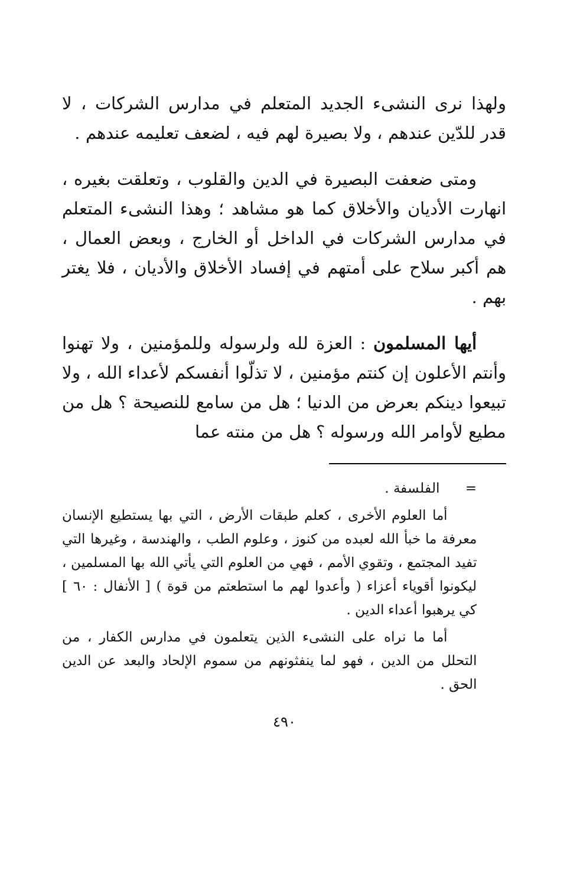ولهذا نرى النشىء الجديد المتعلم في مدارس الشركات ، لا قدر للدّين عندهم ، ولا بصيرة لهم فيه ، لضعف تعليمه عندهم .
ومتى ضعفت البصيرة في الدين والقلوب ، وتعلقت بغيره ، انهارت الأديان والأخلاق كما هو مشاهد ؛ وهذا النشىء المتعلم في مدارس الشركات في الداخل أو الخارج ، وبعض العمال ، هم أكبر سلاح على أمتهم في إفساد الأخلاق والأديان ، فلا يغتر بهم .
أيها المسلمون : العزة لله ولرسوله وللمؤمنين ، ولا تهنوا وأنتم الأعلون إن كنتم مؤمنين ، لا تذلّوا أنفسكم لأعداء الله ، ولا تبيعوا دينكم بعرض من الدنيا ؛ هل من سامع للنصيحة ؟ هل من مطيع لأوامر الله ورسوله ؟ هل من منته عما
= الفلسفة .
أما العلوم الأخرى ، كعلم طبقات الأرض ، التي بها يستطيع الإنسان معرفة ما خبأ الله لعبده من كنوز ، وعلوم الطب ، والهندسة ، وغيرها التي تفيد المجتمع ، وتقوي الأمم ، فهي من العلوم التي يأتي الله بها المسلمين ، ليكونوا أقوياء أعزاء ( وأعدوا لهم ما استطعتم من قوة ) [ الأنفال : ٦٠ ] كي يرهبوا أعداء الدين .
أما ما نراه على النشىء الذين يتعلمون في مدارس الكفار ، من التحلل من الدين ، فهو لما ينفثونهم من سموم الإلحاد والبعد عن الدين الحق .
٤٩٠